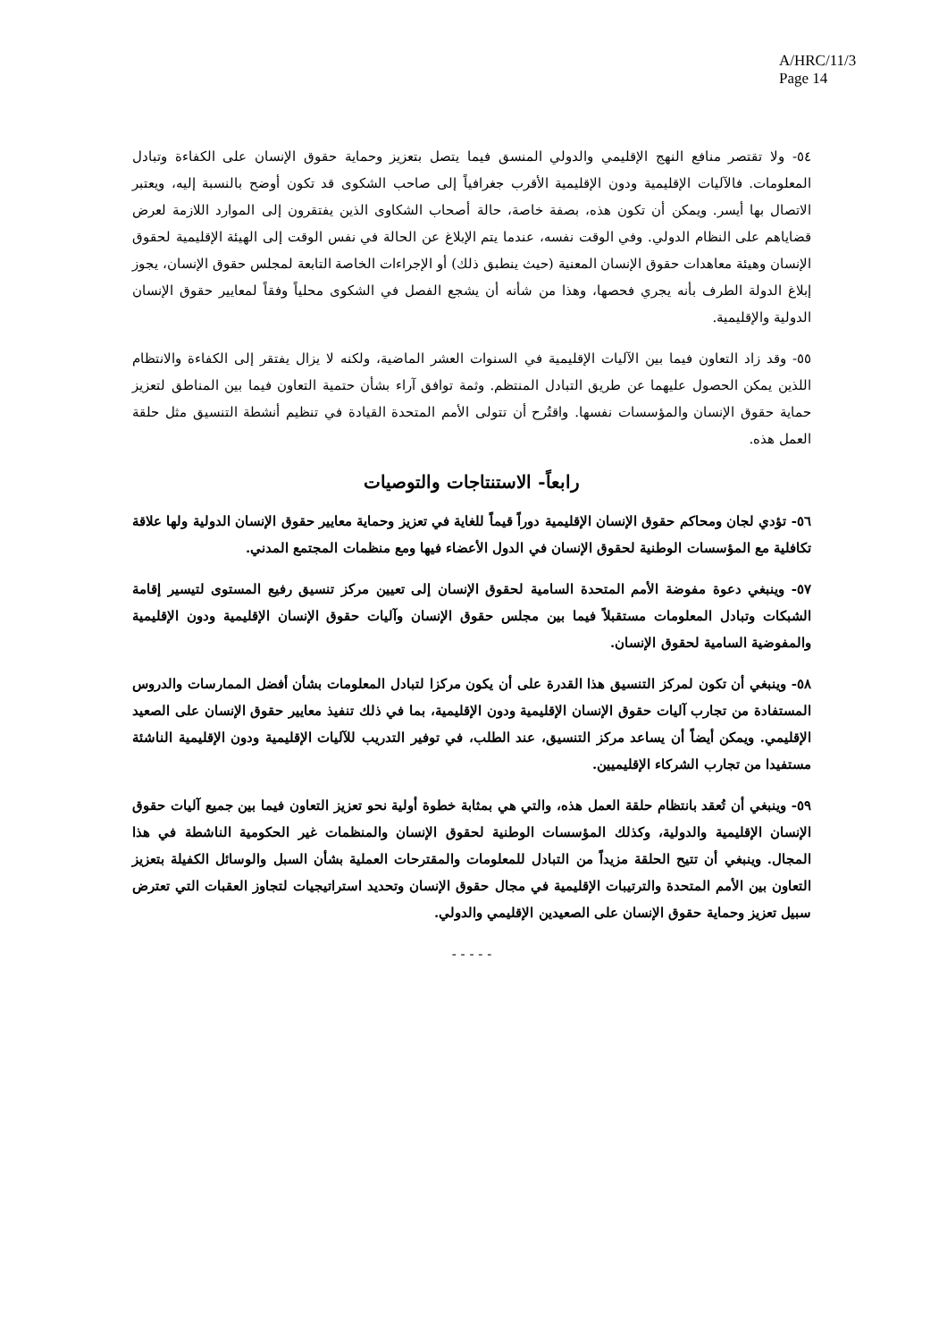A/HRC/11/3
Page 14
٥٤- ولا تقتصر منافع النهج الإقليمي والدولي المنسق فيما يتصل بتعزيز وحماية حقوق الإنسان على الكفاءة وتبادل المعلومات. فالآليات الإقليمية ودون الإقليمية الأقرب جغرافياً إلى صاحب الشكوى قد تكون أوضح بالنسبة إليه، ويعتبر الاتصال بها أيسر. ويمكن أن تكون هذه، بصفة خاصة، حالة أصحاب الشكاوى الذين يفتقرون إلى الموارد اللازمة لعرض قضاياهم على النظام الدولي. وفي الوقت نفسه، عندما يتم الإبلاغ عن الحالة في نفس الوقت إلى الهيئة الإقليمية لحقوق الإنسان وهيئة معاهدات حقوق الإنسان المعنية (حيث ينطبق ذلك) أو الإجراءات الخاصة التابعة لمجلس حقوق الإنسان، يجوز إبلاغ الدولة الطرف بأنه يجري فحصها، وهذا من شأنه أن يشجع الفصل في الشكوى محلياً وفقاً لمعايير حقوق الإنسان الدولية والإقليمية.
٥٥- وقد زاد التعاون فيما بين الآليات الإقليمية في السنوات العشر الماضية، ولكنه لا يزال يفتقر إلى الكفاءة والانتظام اللذين يمكن الحصول عليهما عن طريق التبادل المنتظم. وثمة توافق آراء بشأن حتمية التعاون فيما بين المناطق لتعزيز حماية حقوق الإنسان والمؤسسات نفسها. واقتُرح أن تتولى الأمم المتحدة القيادة في تنظيم أنشطة التنسيق مثل حلقة العمل هذه.
رابعاً- الاستنتاجات والتوصيات
٥٦- تؤدي لجان ومحاكم حقوق الإنسان الإقليمية دوراً قيماً للغاية في تعزيز وحماية معايير حقوق الإنسان الدولية ولها علاقة تكافلية مع المؤسسات الوطنية لحقوق الإنسان في الدول الأعضاء فيها ومع منظمات المجتمع المدني.
٥٧- وينبغي دعوة مفوضة الأمم المتحدة السامية لحقوق الإنسان إلى تعيين مركز تنسيق رفيع المستوى لتيسير إقامة الشبكات وتبادل المعلومات مستقبلاً فيما بين مجلس حقوق الإنسان وآليات حقوق الإنسان الإقليمية ودون الإقليمية والمفوضية السامية لحقوق الإنسان.
٥٨- وينبغي أن تكون لمركز التنسيق هذا القدرة على أن يكون مركزا لتبادل المعلومات بشأن أفضل الممارسات والدروس المستفادة من تجارب آليات حقوق الإنسان الإقليمية ودون الإقليمية، بما في ذلك تنفيذ معايير حقوق الإنسان على الصعيد الإقليمي. ويمكن أيضاً أن يساعد مركز التنسيق، عند الطلب، في توفير التدريب للآليات الإقليمية ودون الإقليمية الناشئة مستفيدا من تجارب الشركاء الإقليميين.
٥٩- وينبغي أن تُعقد بانتظام حلقة العمل هذه، والتي هي بمثابة خطوة أولية نحو تعزيز التعاون فيما بين جميع آليات حقوق الإنسان الإقليمية والدولية، وكذلك المؤسسات الوطنية لحقوق الإنسان والمنظمات غير الحكومية الناشطة في هذا المجال. وينبغي أن تتيح الحلقة مزيداً من التبادل للمعلومات والمقترحات العملية بشأن السبل والوسائل الكفيلة بتعزيز التعاون بين الأمم المتحدة والترتيبات الإقليمية في مجال حقوق الإنسان وتحديد استراتيجيات لتجاوز العقبات التي تعترض سبيل تعزيز وحماية حقوق الإنسان على الصعيدين الإقليمي والدولي.
- - - - -